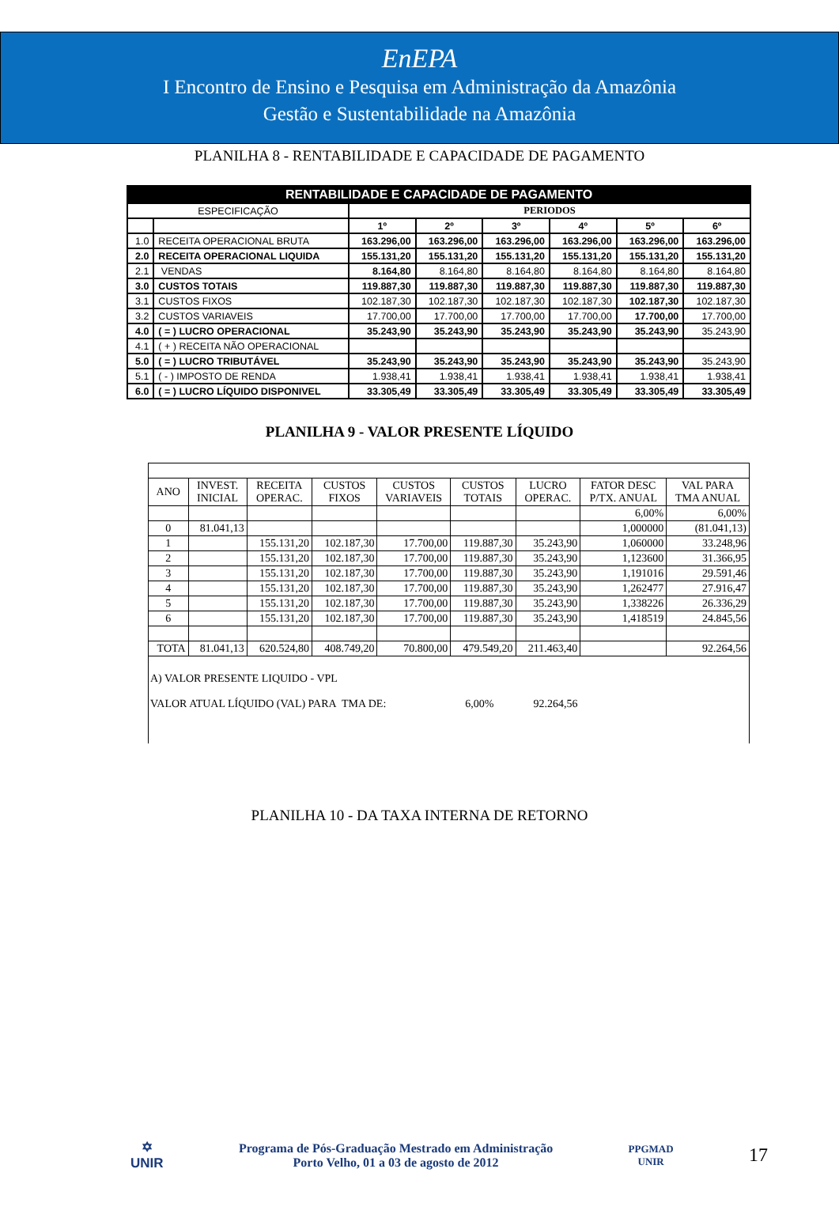EnEPA
I Encontro de Ensino e Pesquisa em Administração da Amazônia
Gestão e Sustentabilidade na Amazônia
PLANILHA 8 - RENTABILIDADE E CAPACIDADE DE PAGAMENTO
| RENTABILIDADE E CAPACIDADE DE PAGAMENTO | | | | | | | |
| ESPECIFICAÇÃO | | PERIODOS | | | | | |
| | | 1º | 2º | 3º | 4º | 5º | 6º |
| 1.0 | RECEITA OPERACIONAL BRUTA | 163.296,00 | 163.296,00 | 163.296,00 | 163.296,00 | 163.296,00 | 163.296,00 |
| 2.0 | RECEITA OPERACIONAL LIQUIDA | 155.131,20 | 155.131,20 | 155.131,20 | 155.131,20 | 155.131,20 | 155.131,20 |
| 2.1 | VENDAS | 8.164,80 | 8.164,80 | 8.164,80 | 8.164,80 | 8.164,80 | 8.164,80 |
| 3.0 | CUSTOS TOTAIS | 119.887,30 | 119.887,30 | 119.887,30 | 119.887,30 | 119.887,30 | 119.887,30 |
| 3.1 | CUSTOS FIXOS | 102.187,30 | 102.187,30 | 102.187,30 | 102.187,30 | 102.187,30 | 102.187,30 |
| 3.2 | CUSTOS VARIAVEIS | 17.700,00 | 17.700,00 | 17.700,00 | 17.700,00 | 17.700,00 | 17.700,00 |
| 4.0 | ( = ) LUCRO OPERACIONAL | 35.243,90 | 35.243,90 | 35.243,90 | 35.243,90 | 35.243,90 | 35.243,90 |
| 4.1 | ( + ) RECEITA NÃO OPERACIONAL | | | | | | |
| 5.0 | ( = ) LUCRO TRIBUTÁVEL | 35.243,90 | 35.243,90 | 35.243,90 | 35.243,90 | 35.243,90 | 35.243,90 |
| 5.1 | ( - ) IMPOSTO DE RENDA | 1.938,41 | 1.938,41 | 1.938,41 | 1.938,41 | 1.938,41 | 1.938,41 |
| 6.0 | ( = ) LUCRO LÍQUIDO DISPONIVEL | 33.305,49 | 33.305,49 | 33.305,49 | 33.305,49 | 33.305,49 | 33.305,49 |
PLANILHA 9 - VALOR PRESENTE LÍQUIDO
| ANO | INVEST. INICIAL | RECEITA OPERAC. | CUSTOS FIXOS | CUSTOS VARIAVEIS | CUSTOS TOTAIS | LUCRO OPERAC. | FATOR DESC P/TX. ANUAL | VAL PARA TMA ANUAL |
| | | | | | | | 6,00% | 6,00% |
| 0 | 81.041,13 | | | | | | 1,000000 | (81.041,13) |
| 1 | | 155.131,20 | 102.187,30 | 17.700,00 | 119.887,30 | 35.243,90 | 1,060000 | 33.248,96 |
| 2 | | 155.131,20 | 102.187,30 | 17.700,00 | 119.887,30 | 35.243,90 | 1,123600 | 31.366,95 |
| 3 | | 155.131,20 | 102.187,30 | 17.700,00 | 119.887,30 | 35.243,90 | 1,191016 | 29.591,46 |
| 4 | | 155.131,20 | 102.187,30 | 17.700,00 | 119.887,30 | 35.243,90 | 1,262477 | 27.916,47 |
| 5 | | 155.131,20 | 102.187,30 | 17.700,00 | 119.887,30 | 35.243,90 | 1,338226 | 26.336,29 |
| 6 | | 155.131,20 | 102.187,30 | 17.700,00 | 119.887,30 | 35.243,90 | 1,418519 | 24.845,56 |
| TOTA | 81.041,13 | 620.524,80 | 408.749,20 | 70.800,00 | 479.549,20 | 211.463,40 | | 92.264,56 |
| A) VALOR PRESENTE LIQUIDO - VPL VALOR ATUAL LÍQUIDO (VAL) PARA TMA DE: 6,00% 92.264,56 | | | | | | | | |
PLANILHA 10 - DA TAXA INTERNA DE RETORNO
✡
UNIR
Programa de Pós-Graduação Mestrado em Administração
Porto Velho, 01 a 03 de agosto de 2012
PPGMAD
UNIR
17